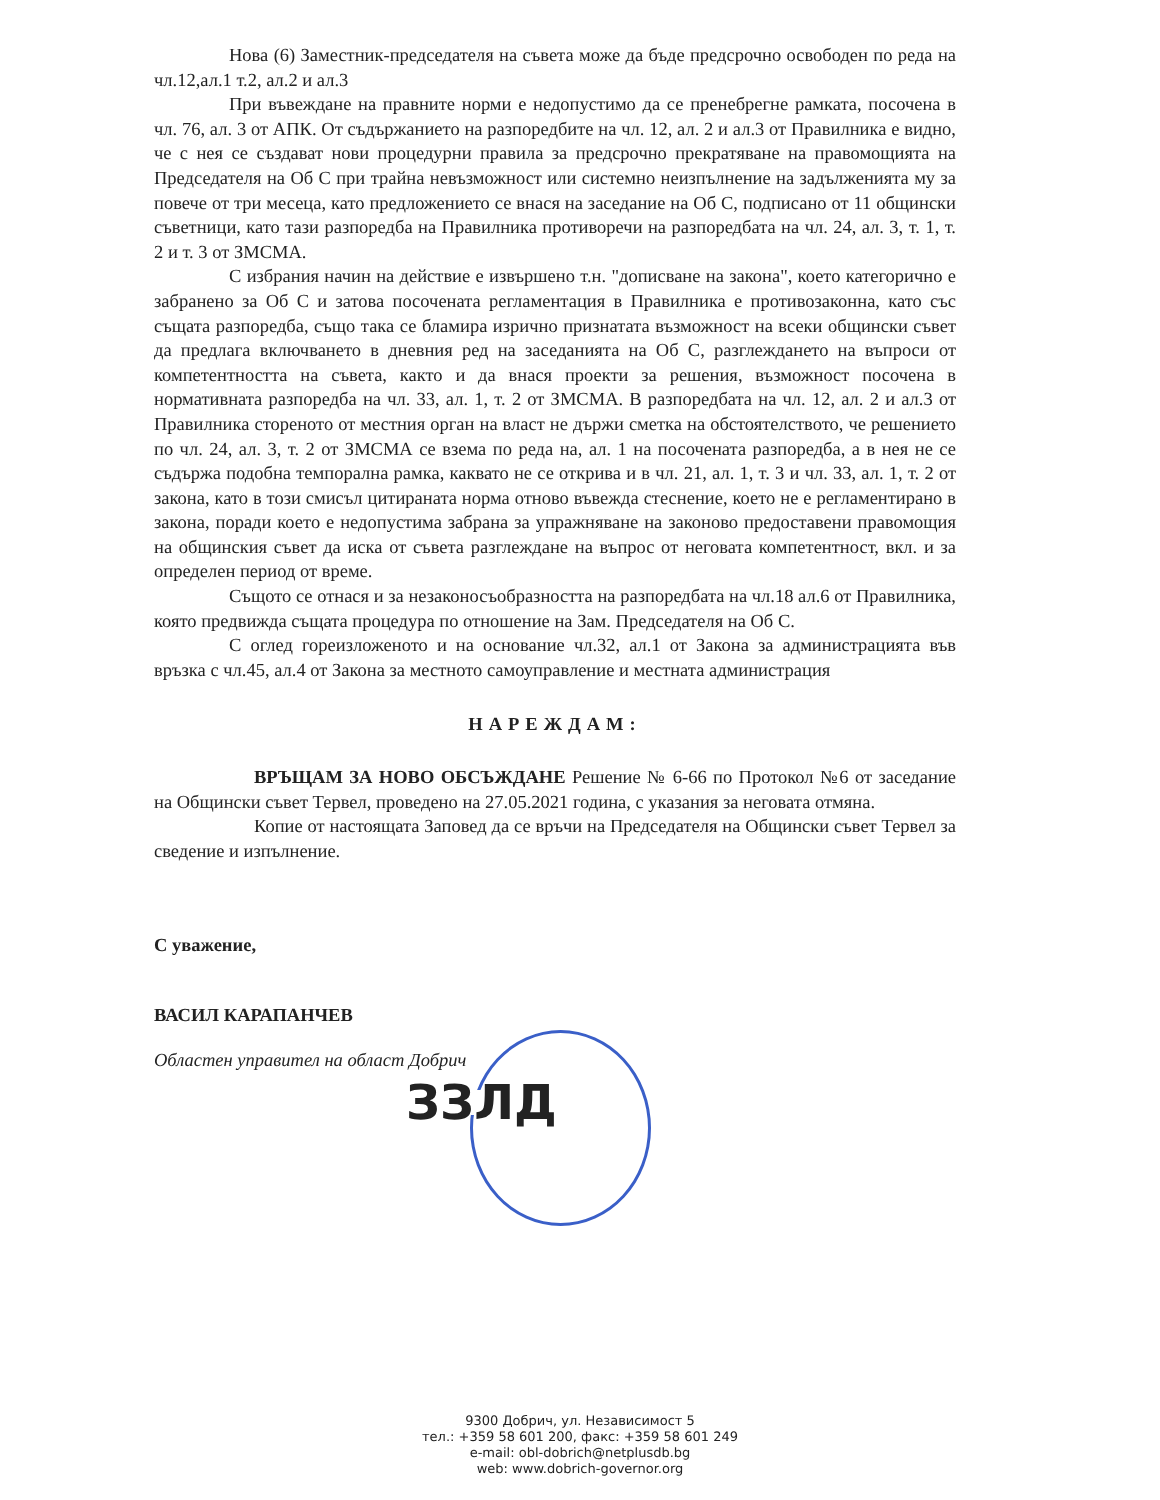ЗЗЛД
Нова (6) Заместник-председателя на съвета може да бъде предсрочно освободен по реда на чл.12,ал.1 т.2, ал.2 и ал.3
При въвеждане на правните норми е недопустимо да се пренебрегне рамката, посочена в чл. 76, ал. 3 от АПК. От съдържанието на разпоредбите на чл. 12, ал. 2 и ал.3 от Правилника е видно, че с нея се създават нови процедурни правила за предсрочно прекратяване на правомощията на Председателя на Об С при трайна невъзможност или системно неизпълнение на задълженията му за повече от три месеца, като предложението се внася на заседание на Об С, подписано от 11 общински съветници, като тази разпоредба на Правилника противоречи на разпоредбата на чл. 24, ал. 3, т. 1, т. 2 и т. 3 от ЗМСМА.
С избрания начин на действие е извършено т.н. "дописване на закона", което категорично е забранено за Об С и затова посочената регламентация в Правилника е противозаконна, като със същата разпоредба, също така се бламира изрично признатата възможност на всеки общински съвет да предлага включването в дневния ред на заседанията на Об С, разглеждането на въпроси от компетентността на съвета, както и да внася проекти за решения, възможност посочена в нормативната разпоредба на чл. 33, ал. 1, т. 2 от ЗМСМА. В разпоредбата на чл. 12, ал. 2 и ал.3 от Правилника стореното от местния орган на власт не държи сметка на обстоятелството, че решението по чл. 24, ал. 3, т. 2 от ЗМСМА се взема по реда на, ал. 1 на посочената разпоредба, а в нея не се съдържа подобна темпорална рамка, каквато не се открива и в чл. 21, ал. 1, т. 3 и чл. 33, ал. 1, т. 2 от закона, като в този смисъл цитираната норма отново въвежда стеснение, което не е регламентирано в закона, поради което е недопустима забрана за упражняване на законово предоставени правомощия на общинския съвет да иска от съвета разглеждане на въпрос от неговата компетентност, вкл. и за определен период от време.
Същото се отнася и за незаконосъобразността на разпоредбата на чл.18 ал.6 от Правилника, която предвижда същата процедура по отношение на Зам. Председателя на Об С.
С оглед гореизложеното и на основание чл.32, ал.1 от Закона за администрацията във връзка с чл.45, ал.4 от Закона за местното самоуправление и местната администрация
НАРЕЖДАМ:
ВРЪЩАМ ЗА НОВО ОБСЪЖДАНЕ Решение № 6-66 по Протокол №6 от заседание на Общински съвет Тервел, проведено на 27.05.2021 година, с указания за неговата отмяна.
Копие от настоящата Заповед да се връчи на Председателя на Общински съвет Тервел за сведение и изпълнение.
С уважение,
ВАСИЛ КАРАПАНЧЕВ
Областен управител на област Добрич
9300 Добрич, ул. Независимост 5
тел.: +359 58 601 200, факс: +359 58 601 249
e-mail: obl-dobrich@netplusdb.bg
web: www.dobrich-governor.org